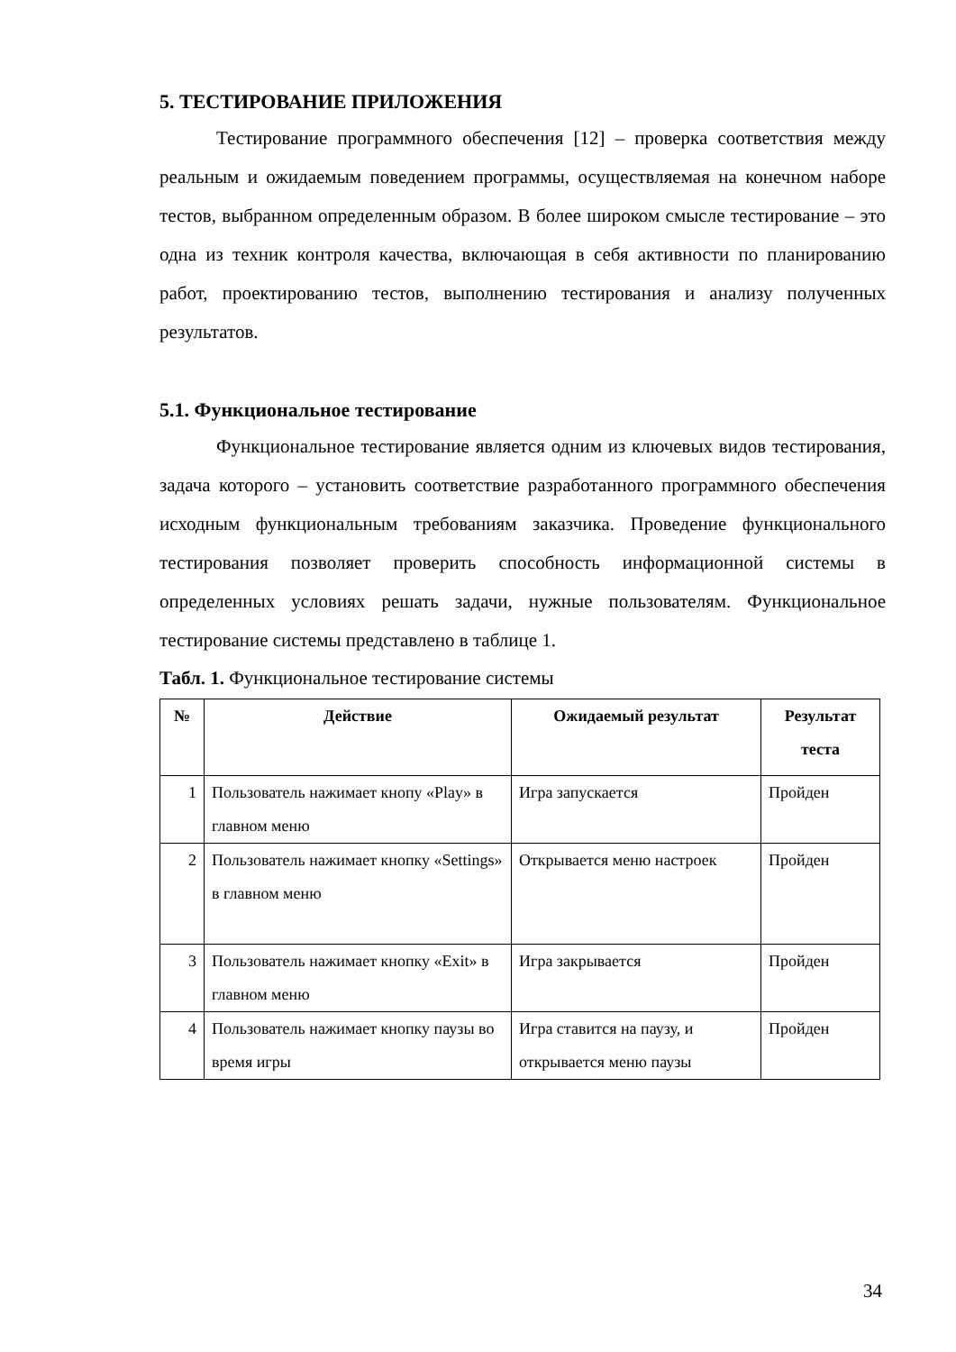5. ТЕСТИРОВАНИЕ ПРИЛОЖЕНИЯ
Тестирование программного обеспечения [12] – проверка соответствия между реальным и ожидаемым поведением программы, осуществляемая на конечном наборе тестов, выбранном определенным образом. В более широком смысле тестирование – это одна из техник контроля качества, включающая в себя активности по планированию работ, проектированию тестов, выполнению тестирования и анализу полученных результатов.
5.1. Функциональное тестирование
Функциональное тестирование является одним из ключевых видов тестирования, задача которого – установить соответствие разработанного программного обеспечения исходным функциональным требованиям заказчика. Проведение функционального тестирования позволяет проверить способность информационной системы в определенных условиях решать задачи, нужные пользователям. Функциональное тестирование системы представлено в таблице 1.
Табл. 1. Функциональное тестирование системы
| № | Действие | Ожидаемый результат | Результат теста |
| --- | --- | --- | --- |
| 1 | Пользователь нажимает кнопу «Play» в главном меню | Игра запускается | Пройден |
| 2 | Пользователь нажимает кнопку «Settings» в главном меню | Открывается меню настроек | Пройден |
| 3 | Пользователь нажимает кнопку «Exit» в главном меню | Игра закрывается | Пройден |
| 4 | Пользователь нажимает кнопку паузы во время игры | Игра ставится на паузу, и открывается меню паузы | Пройден |
34